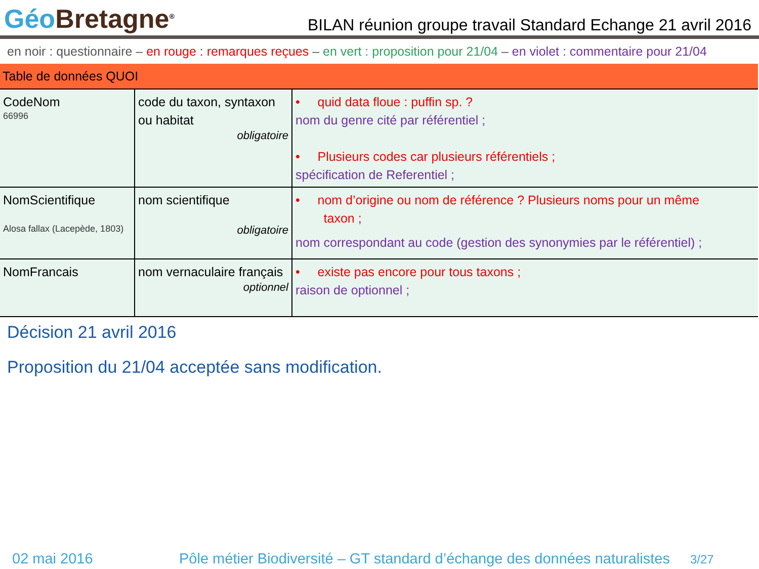Géo Bretagne<sup>®</sup>
BILAN réunion groupe travail Standard Echange 21 avril 2016
en noir : questionnaire – en rouge : remarques reçues – en vert : proposition pour 21/04 – en violet : commentaire pour 21/04
| Table de données QUOI | | |
| CodeNom 66996 | code du taxon, syntaxon ou habitat obligatoire | • quid data floue : puffin sp. ? nom du genre cité par référentiel ; • Plusieurs codes car plusieurs référentiels ; spécification de Referentiel ; |
| NomScientifique Alosa fallax (Lacepède, 1803) | nom scientifique obligatoire | • nom d’origine ou nom de référence ? Plusieurs noms pour un même taxon ; nom correspondant au code (gestion des synonymies par le référentiel) ; |
| NomFrancais | nom vernaculaire français optionnel | • existe pas encore pour tous taxons ; raison de optionnel ; |
Décision 21 avril 2016
Proposition du 21/04 acceptée sans modification.
02 mai 2016 Pôle métier Biodiversité – GT standard d’échange des données naturalistes 3/27